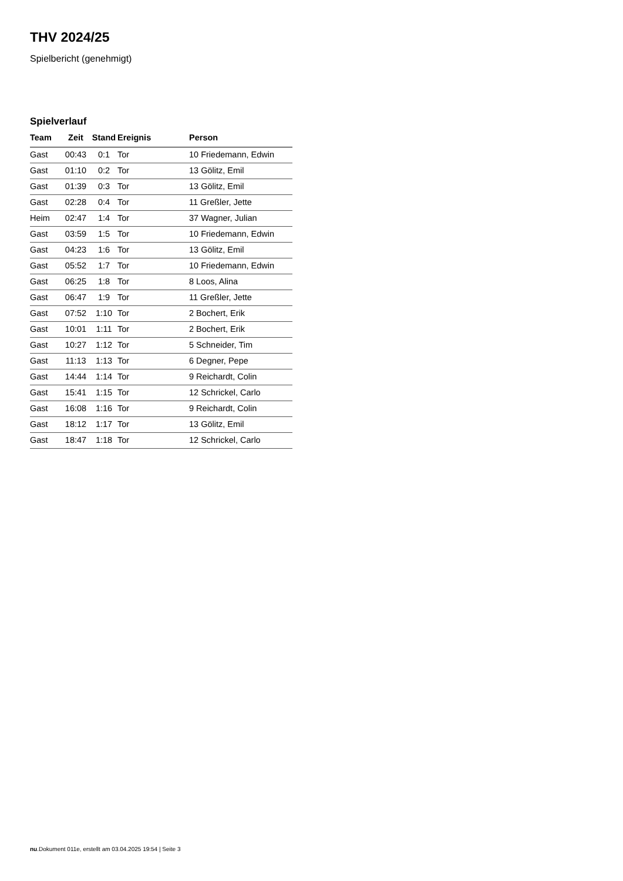THV 2024/25
Spielbericht (genehmigt)
Spielverlauf
| Team | Zeit | Stand | Ereignis | Person |
| --- | --- | --- | --- | --- |
| Gast | 00:43 | 0:1 | Tor | 10 Friedemann, Edwin |
| Gast | 01:10 | 0:2 | Tor | 13 Gölitz, Emil |
| Gast | 01:39 | 0:3 | Tor | 13 Gölitz, Emil |
| Gast | 02:28 | 0:4 | Tor | 11 Greßler, Jette |
| Heim | 02:47 | 1:4 | Tor | 37 Wagner, Julian |
| Gast | 03:59 | 1:5 | Tor | 10 Friedemann, Edwin |
| Gast | 04:23 | 1:6 | Tor | 13 Gölitz, Emil |
| Gast | 05:52 | 1:7 | Tor | 10 Friedemann, Edwin |
| Gast | 06:25 | 1:8 | Tor | 8 Loos, Alina |
| Gast | 06:47 | 1:9 | Tor | 11 Greßler, Jette |
| Gast | 07:52 | 1:10 | Tor | 2 Bochert, Erik |
| Gast | 10:01 | 1:11 | Tor | 2 Bochert, Erik |
| Gast | 10:27 | 1:12 | Tor | 5 Schneider, Tim |
| Gast | 11:13 | 1:13 | Tor | 6 Degner, Pepe |
| Gast | 14:44 | 1:14 | Tor | 9 Reichardt, Colin |
| Gast | 15:41 | 1:15 | Tor | 12 Schrickel, Carlo |
| Gast | 16:08 | 1:16 | Tor | 9 Reichardt, Colin |
| Gast | 18:12 | 1:17 | Tor | 13 Gölitz, Emil |
| Gast | 18:47 | 1:18 | Tor | 12 Schrickel, Carlo |
nu.Dokument 011e, erstellt am 03.04.2025 19:54 | Seite 3